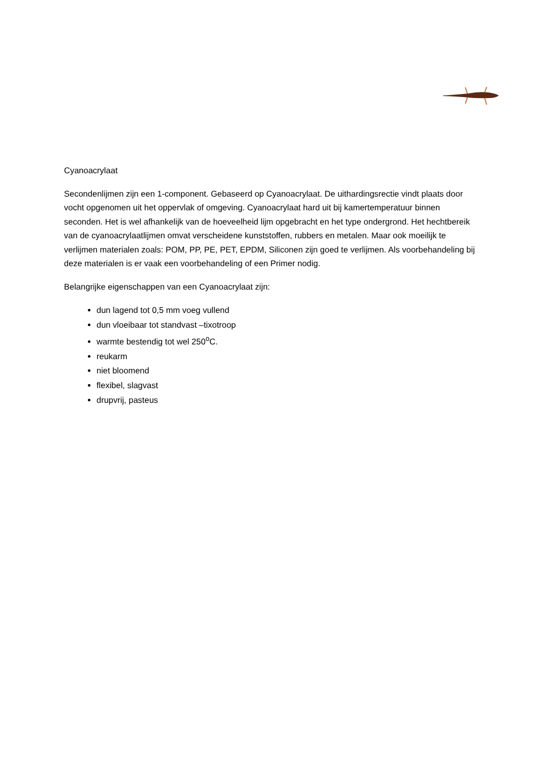Cyanoacrylaat
Secondenlijmen zijn een 1-component. Gebaseerd op Cyanoacrylaat. De uithardingsrectie vindt plaats door vocht opgenomen uit het oppervlak of omgeving. Cyanoacrylaat hard uit bij kamertemperatuur binnen seconden. Het is wel afhankelijk van de hoeveelheid lijm opgebracht en het type ondergrond. Het hechtbereik van de cyanoacrylaatlijmen omvat verscheidene kunststoffen, rubbers en metalen. Maar ook moeilijk te verlijmen materialen zoals: POM, PP, PE, PET, EPDM, Siliconen zijn goed te verlijmen. Als voorbehandeling bij deze materialen is er vaak een voorbehandeling of een Primer nodig.
Belangrijke eigenschappen van een Cyanoacrylaat zijn:
dun lagend tot 0,5 mm voeg vullend
dun vloeibaar tot standvast –tixotroop
warmte bestendig tot wel 250<sup>o</sup>C.
reukarm
niet bloomend
flexibel, slagvast
drupvrij, pasteus